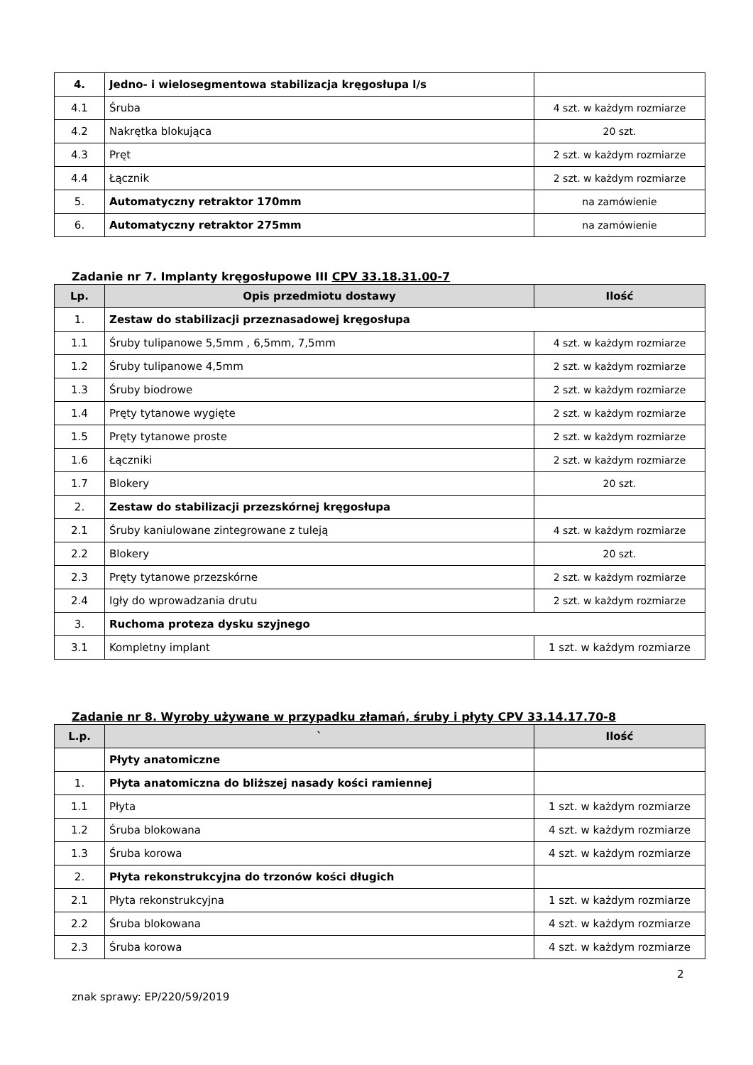| 4. | Jedno- i wielosegmentowa stabilizacja kręgosłupa l/s | |
| 4.1 | Śruba | 4 szt. w każdym rozmiarze |
| 4.2 | Nakrętka blokująca | 20 szt. |
| 4.3 | Pręt | 2 szt. w każdym rozmiarze |
| 4.4 | Łącznik | 2 szt. w każdym rozmiarze |
| 5. | Automatyczny retraktor 170mm | na zamówienie |
| 6. | Automatyczny retraktor 275mm | na zamówienie |
Zadanie nr 7. Implanty kręgosłupowe III CPV 33.18.31.00-7
| Lp. | Opis przedmiotu dostawy | Ilość |
| --- | --- | --- |
| 1. | Zestaw do stabilizacji przeznasadowej kręgosłupa | |
| 1.1 | Śruby tulipanowe 5,5mm , 6,5mm, 7,5mm | 4 szt. w każdym rozmiarze |
| 1.2 | Śruby tulipanowe 4,5mm | 2 szt. w każdym rozmiarze |
| 1.3 | Śruby biodrowe | 2 szt. w każdym rozmiarze |
| 1.4 | Pręty tytanowe wygięte | 2 szt. w każdym rozmiarze |
| 1.5 | Pręty tytanowe proste | 2 szt. w każdym rozmiarze |
| 1.6 | Łączniki | 2 szt. w każdym rozmiarze |
| 1.7 | Blokery | 20 szt. |
| 2. | Zestaw do stabilizacji przezskórnej kręgosłupa | |
| 2.1 | Śruby kaniulowane zintegrowane z tuleją | 4 szt. w każdym rozmiarze |
| 2.2 | Blokery | 20 szt. |
| 2.3 | Pręty tytanowe przezskórne | 2 szt. w każdym rozmiarze |
| 2.4 | Igły do wprowadzania drutu | 2 szt. w każdym rozmiarze |
| 3. | Ruchoma proteza dysku szyjnego | |
| 3.1 | Kompletny implant | 1 szt. w każdym rozmiarze |
Zadanie nr 8. Wyroby używane w przypadku złamań, śruby i płyty CPV 33.14.17.70-8
| L.p. | ` | Ilość |
| --- | --- | --- |
| | Płyty anatomiczne | |
| 1. | Płyta anatomiczna do bliższej nasady kości ramiennej | |
| 1.1 | Płyta | 1 szt. w każdym rozmiarze |
| 1.2 | Śruba blokowana | 4 szt. w każdym rozmiarze |
| 1.3 | Śruba korowa | 4 szt. w każdym rozmiarze |
| 2. | Płyta rekonstrukcyjna do trzonów kości długich | |
| 2.1 | Płyta rekonstrukcyjna | 1 szt. w każdym rozmiarze |
| 2.2 | Śruba blokowana | 4 szt. w każdym rozmiarze |
| 2.3 | Śruba korowa | 4 szt. w każdym rozmiarze |
2
znak sprawy: EP/220/59/2019